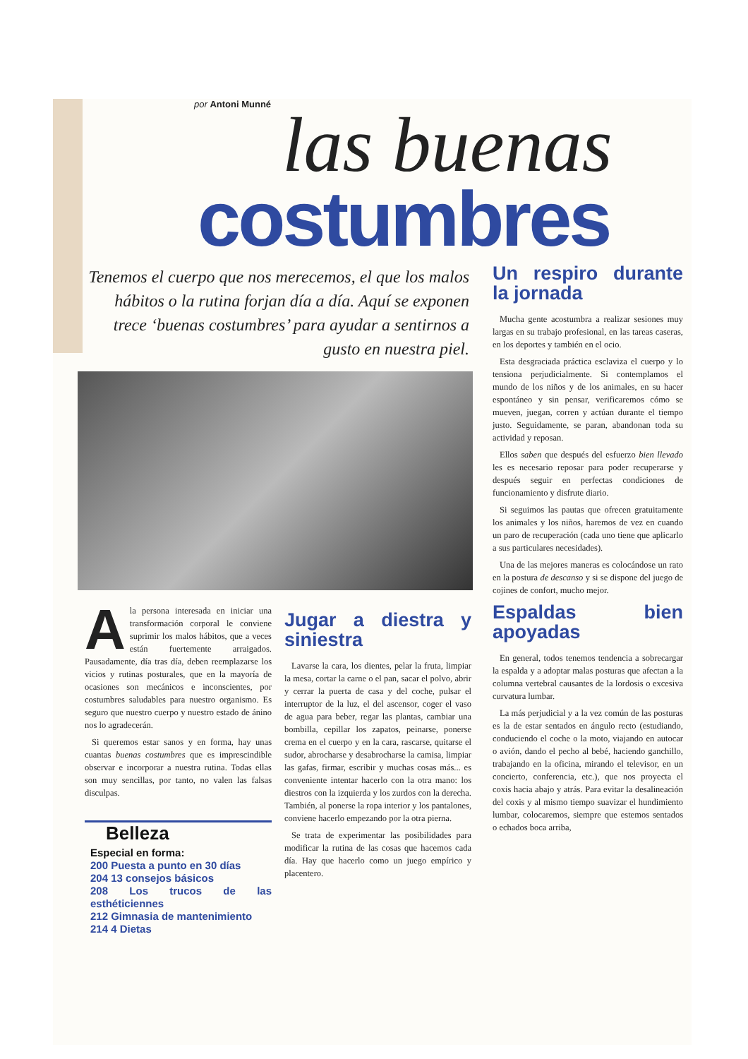por Antoni Munné
las buenas
costumbres
Tenemos el cuerpo que nos merecemos, el que los malos hábitos o la rutina forjan día a día. Aquí se exponen trece ‘buenas costumbres’ para ayudar a sentirnos a gusto en nuestra piel.
A la persona interesada en iniciar una transformación corporal le conviene suprimir los malos hábitos, que a veces están fuertemente arraigados. Pausadamente, día tras día, deben reemplazarse los vicios y rutinas posturales, que en la mayoría de ocasiones son mecánicos e inconscientes, por costumbres saludables para nuestro organismo. Es seguro que nuestro cuerpo y nuestro estado de ánino nos lo agradecerán.
Si queremos estar sanos y en forma, hay unas cuantas buenas costumbres que es imprescindible observar e incorporar a nuestra rutina. Todas ellas son muy sencillas, por tanto, no valen las falsas disculpas.
Belleza
Especial en forma:
200 Puesta a punto en 30 días
204 13 consejos básicos
208 Los trucos de las esthéticiennes
212 Gimnasia de mantenimiento
214 4 Dietas
Jugar a diestra y siniestra
Lavarse la cara, los dientes, pelar la fruta, limpiar la mesa, cortar la carne o el pan, sacar el polvo, abrir y cerrar la puerta de casa y del coche, pulsar el interruptor de la luz, el del ascensor, coger el vaso de agua para beber, regar las plantas, cambiar una bombilla, cepillar los zapatos, peinarse, ponerse crema en el cuerpo y en la cara, rascarse, quitarse el sudor, abrocharse y desabrocharse la camisa, limpiar las gafas, firmar, escribir y muchas cosas más... es conveniente intentar hacerlo con la otra mano: los diestros con la izquierda y los zurdos con la derecha. También, al ponerse la ropa interior y los pantalones, conviene hacerlo empezando por la otra pierna.
Se trata de experimentar las posibilidades para modificar la rutina de las cosas que hacemos cada día. Hay que hacerlo como un juego empírico y placentero.
Un respiro durante la jornada
Mucha gente acostumbra a realizar sesiones muy largas en su trabajo profesional, en las tareas caseras, en los deportes y también en el ocio.
Esta desgraciada práctica esclaviza el cuerpo y lo tensiona perjudicialmente. Si contemplamos el mundo de los niños y de los animales, en su hacer espontáneo y sin pensar, verificaremos cómo se mueven, juegan, corren y actúan durante el tiempo justo. Seguidamente, se paran, abandonan toda su actividad y reposan.
Ellos saben que después del esfuerzo bien llevado les es necesario reposar para poder recuperarse y después seguir en perfectas condiciones de funcionamiento y disfrute diario.
Si seguimos las pautas que ofrecen gratuitamente los animales y los niños, haremos de vez en cuando un paro de recuperación (cada uno tiene que aplicarlo a sus particulares necesidades).
Una de las mejores maneras es colocándose un rato en la postura de descanso y si se dispone del juego de cojines de confort, mucho mejor.
Espaldas bien apoyadas
En general, todos tenemos tendencia a sobrecargar la espalda y a adoptar malas posturas que afectan a la columna vertebral causantes de la lordosis o excesiva curvatura lumbar.
La más perjudicial y a la vez común de las posturas es la de estar sentados en ángulo recto (estudiando, conduciendo el coche o la moto, viajando en autocar o avión, dando el pecho al bebé, haciendo ganchillo, trabajando en la oficina, mirando el televisor, en un concierto, conferencia, etc.), que nos proyecta el coxis hacia abajo y atrás. Para evitar la desalineación del coxis y al mismo tiempo suavizar el hundimiento lumbar, colocaremos, siempre que estemos sentados o echados boca arriba,